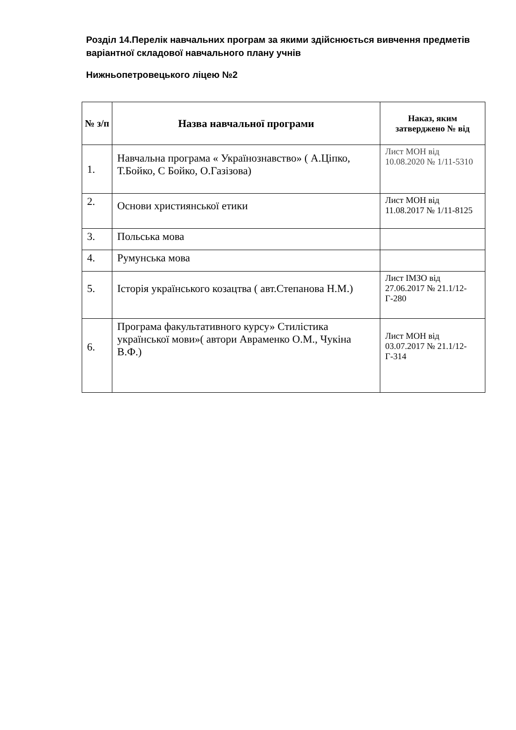Розділ 14.Перелік навчальних програм за якими здійснюється вивчення предметів варіантної складової навчального плану учнів
Нижньопетровецького ліцею №2
| № з/п | Назва навчальної програми | Наказ, яким затверджено № від |
| --- | --- | --- |
| 1. | Навчальна програма « Українознавство» ( А.Ціпко, Т.Бойко, С Бойко, О.Газізова) | Лист МОН від 10.08.2020 № 1/11-5310 |
| 2. | Основи християнської етики | Лист МОН від 11.08.2017 № 1/11-8125 |
| 3. | Польська мова | |
| 4. | Румунська мова | |
| 5. | Історія українського козацтва ( авт.Степанова Н.М.) | Лист ІМЗО від 27.06.2017 № 21.1/12- Г-280 |
| 6. | Програма факультативного курсу» Стилістика української мови»( автори Авраменко О.М., Чукіна В.Ф.) | Лист МОН від 03.07.2017 № 21.1/12- Г-314 |